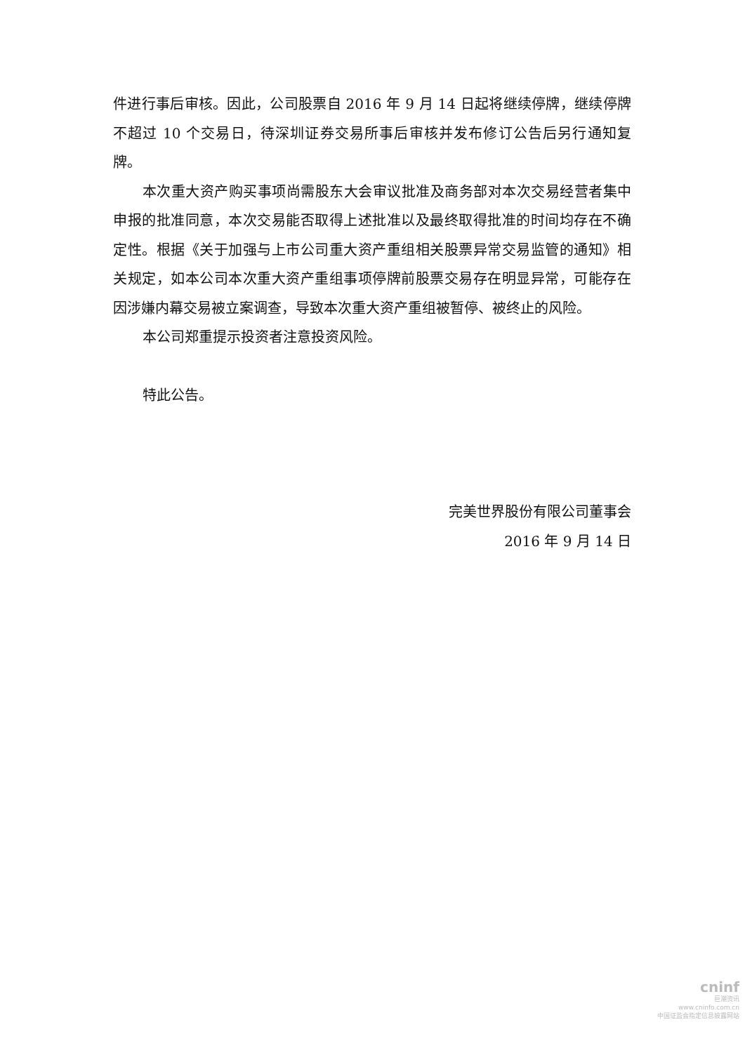件进行事后审核。因此，公司股票自 2016 年 9 月 14 日起将继续停牌，继续停牌不超过 10 个交易日，待深圳证券交易所事后审核并发布修订公告后另行通知复牌。
本次重大资产购买事项尚需股东大会审议批准及商务部对本次交易经营者集中申报的批准同意，本次交易能否取得上述批准以及最终取得批准的时间均存在不确定性。根据《关于加强与上市公司重大资产重组相关股票异常交易监管的通知》相关规定，如本公司本次重大资产重组事项停牌前股票交易存在明显异常，可能存在因涉嫌内幕交易被立案调查，导致本次重大资产重组被暂停、被终止的风险。
本公司郑重提示投资者注意投资风险。
特此公告。
完美世界股份有限公司董事会
2016 年 9 月 14 日
cninf
巨潮资讯
www.cninfo.com.cn
中国证监会指定信息披露网站